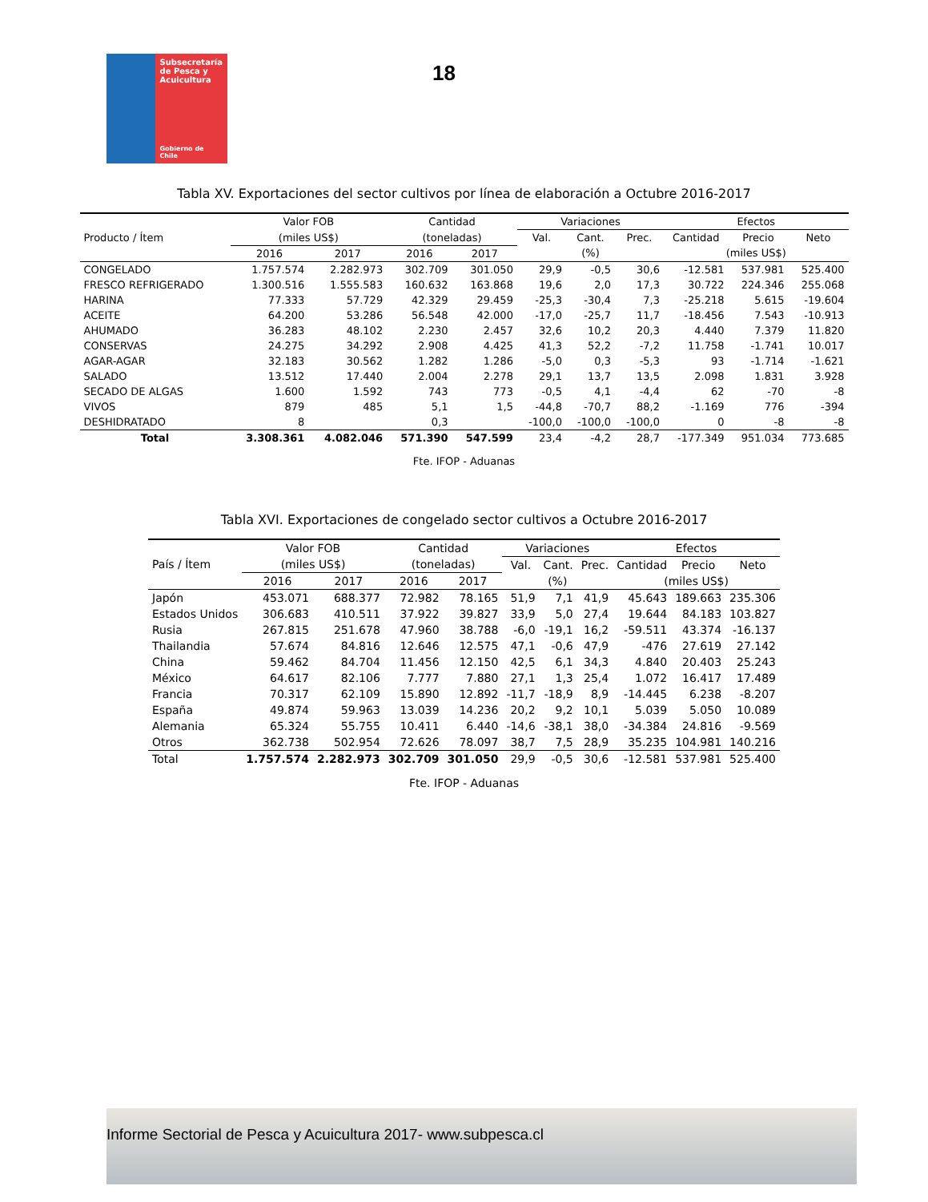Subsecretaría de Pesca y Acuicultura
Gobierno de Chile
18
Tabla XV. Exportaciones del sector cultivos por línea de elaboración a Octubre 2016-2017
| Producto / Ítem | Valor FOB | | Cantidad | | Variaciones | | | Efectos | | |
| --- | --- | --- | --- | --- | --- | --- | --- | --- | --- | --- |
| | (miles US$) | | (toneladas) | | Val. | Cant. | Prec. | Cantidad | Precio | Neto |
| | 2016 | 2017 | 2016 | 2017 | (%) | | | (miles US$) | | |
| CONGELADO | 1.757.574 | 2.282.973 | 302.709 | 301.050 | 29,9 | -0,5 | 30,6 | -12.581 | 537.981 | 525.400 |
| FRESCO REFRIGERADO | 1.300.516 | 1.555.583 | 160.632 | 163.868 | 19,6 | 2,0 | 17,3 | 30.722 | 224.346 | 255.068 |
| HARINA | 77.333 | 57.729 | 42.329 | 29.459 | -25,3 | -30,4 | 7,3 | -25.218 | 5.615 | -19.604 |
| ACEITE | 64.200 | 53.286 | 56.548 | 42.000 | -17,0 | -25,7 | 11,7 | -18.456 | 7.543 | -10.913 |
| AHUMADO | 36.283 | 48.102 | 2.230 | 2.457 | 32,6 | 10,2 | 20,3 | 4.440 | 7.379 | 11.820 |
| CONSERVAS | 24.275 | 34.292 | 2.908 | 4.425 | 41,3 | 52,2 | -7,2 | 11.758 | -1.741 | 10.017 |
| AGAR-AGAR | 32.183 | 30.562 | 1.282 | 1.286 | -5,0 | 0,3 | -5,3 | 93 | -1.714 | -1.621 |
| SALADO | 13.512 | 17.440 | 2.004 | 2.278 | 29,1 | 13,7 | 13,5 | 2.098 | 1.831 | 3.928 |
| SECADO DE ALGAS | 1.600 | 1.592 | 743 | 773 | -0,5 | 4,1 | -4,4 | 62 | -70 | -8 |
| VIVOS | 879 | 485 | 5,1 | 1,5 | -44,8 | -70,7 | 88,2 | -1.169 | 776 | -394 |
| DESHIDRATADO | 8 | | 0,3 | | -100,0 | -100,0 | -100,0 | 0 | -8 | -8 |
| Total | 3.308.361 | 4.082.046 | 571.390 | 547.599 | 23,4 | -4,2 | 28,7 | -177.349 | 951.034 | 773.685 |
Fte. IFOP - Aduanas
Tabla XVI. Exportaciones de congelado sector cultivos a Octubre 2016-2017
| País / Ítem | Valor FOB | | Cantidad | | Variaciones | | | Efectos | | |
| --- | --- | --- | --- | --- | --- | --- | --- | --- | --- | --- |
| | (miles US$) | | (toneladas) | | Val. | Cant. | Prec. | Cantidad | Precio | Neto |
| | 2016 | 2017 | 2016 | 2017 | (%) | | | (miles US$) | | |
| Japón | 453.071 | 688.377 | 72.982 | 78.165 | 51,9 | 7,1 | 41,9 | 45.643 | 189.663 | 235.306 |
| Estados Unidos | 306.683 | 410.511 | 37.922 | 39.827 | 33,9 | 5,0 | 27,4 | 19.644 | 84.183 | 103.827 |
| Rusia | 267.815 | 251.678 | 47.960 | 38.788 | -6,0 | -19,1 | 16,2 | -59.511 | 43.374 | -16.137 |
| Thailandia | 57.674 | 84.816 | 12.646 | 12.575 | 47,1 | -0,6 | 47,9 | -476 | 27.619 | 27.142 |
| China | 59.462 | 84.704 | 11.456 | 12.150 | 42,5 | 6,1 | 34,3 | 4.840 | 20.403 | 25.243 |
| México | 64.617 | 82.106 | 7.777 | 7.880 | 27,1 | 1,3 | 25,4 | 1.072 | 16.417 | 17.489 |
| Francia | 70.317 | 62.109 | 15.890 | 12.892 | -11,7 | -18,9 | 8,9 | -14.445 | 6.238 | -8.207 |
| España | 49.874 | 59.963 | 13.039 | 14.236 | 20,2 | 9,2 | 10,1 | 5.039 | 5.050 | 10.089 |
| Alemania | 65.324 | 55.755 | 10.411 | 6.440 | -14,6 | -38,1 | 38,0 | -34.384 | 24.816 | -9.569 |
| Otros | 362.738 | 502.954 | 72.626 | 78.097 | 38,7 | 7,5 | 28,9 | 35.235 | 104.981 | 140.216 |
| Total | 1.757.574 | 2.282.973 | 302.709 | 301.050 | 29,9 | -0,5 | 30,6 | -12.581 | 537.981 | 525.400 |
Fte. IFOP - Aduanas
Informe Sectorial de Pesca y Acuicultura 2017- www.subpesca.cl